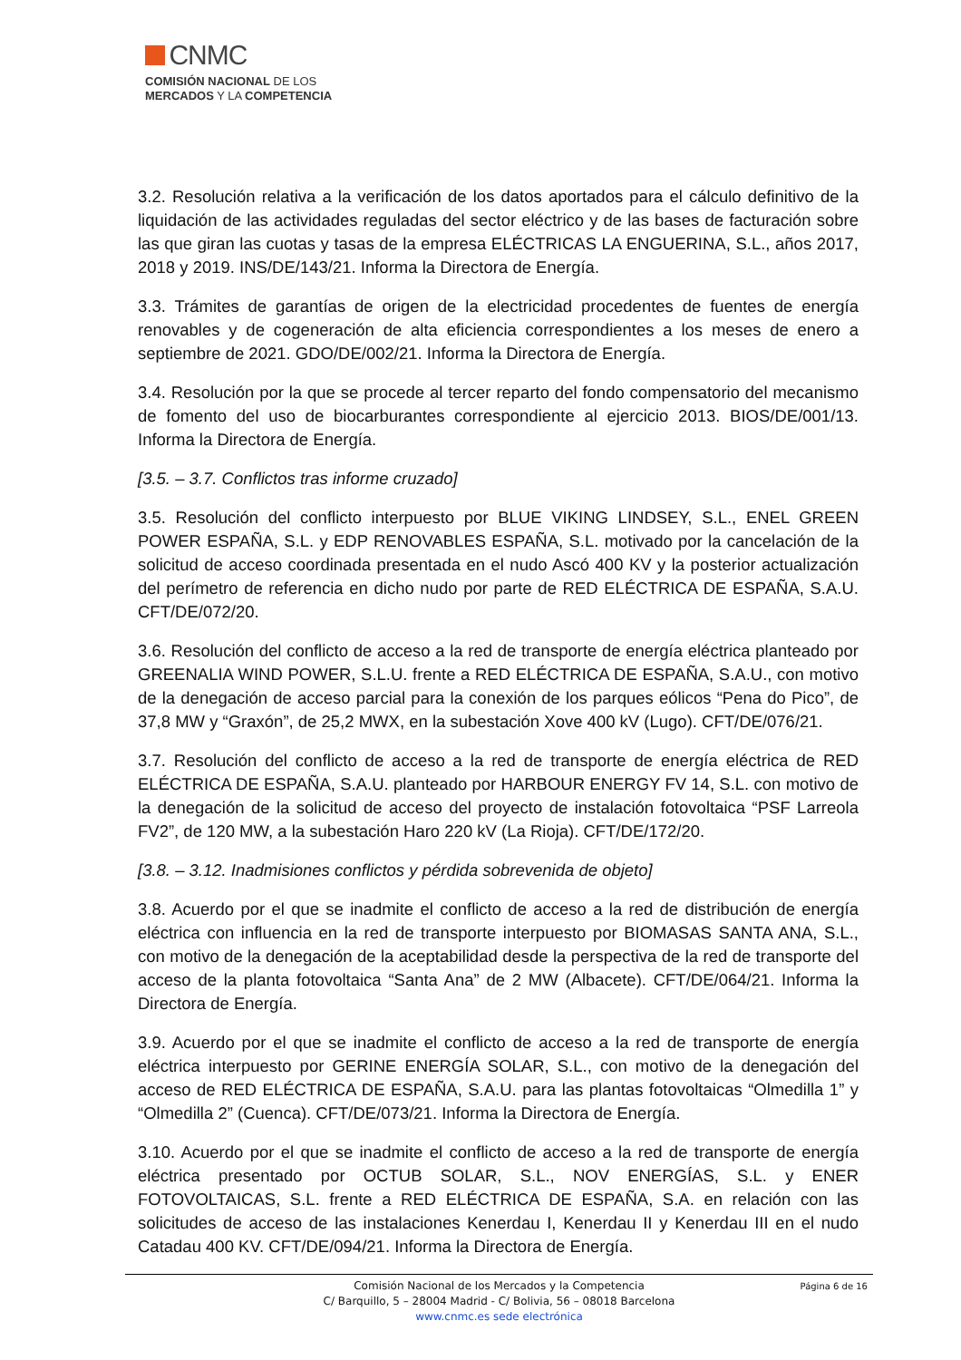CNMC
COMISIÓN NACIONAL DE LOS
MERCADOS Y LA COMPETENCIA
3.2. Resolución relativa a la verificación de los datos aportados para el cálculo definitivo de la liquidación de las actividades reguladas del sector eléctrico y de las bases de facturación sobre las que giran las cuotas y tasas de la empresa ELÉCTRICAS LA ENGUERINA, S.L., años 2017, 2018 y 2019. INS/DE/143/21. Informa la Directora de Energía.
3.3. Trámites de garantías de origen de la electricidad procedentes de fuentes de energía renovables y de cogeneración de alta eficiencia correspondientes a los meses de enero a septiembre de 2021. GDO/DE/002/21. Informa la Directora de Energía.
3.4. Resolución por la que se procede al tercer reparto del fondo compensatorio del mecanismo de fomento del uso de biocarburantes correspondiente al ejercicio 2013. BIOS/DE/001/13. Informa la Directora de Energía.
[3.5. – 3.7. Conflictos tras informe cruzado]
3.5. Resolución del conflicto interpuesto por BLUE VIKING LINDSEY, S.L., ENEL GREEN POWER ESPAÑA, S.L. y EDP RENOVABLES ESPAÑA, S.L. motivado por la cancelación de la solicitud de acceso coordinada presentada en el nudo Ascó 400 KV y la posterior actualización del perímetro de referencia en dicho nudo por parte de RED ELÉCTRICA DE ESPAÑA, S.A.U. CFT/DE/072/20.
3.6. Resolución del conflicto de acceso a la red de transporte de energía eléctrica planteado por GREENALIA WIND POWER, S.L.U. frente a RED ELÉCTRICA DE ESPAÑA, S.A.U., con motivo de la denegación de acceso parcial para la conexión de los parques eólicos “Pena do Pico”, de 37,8 MW y “Graxón”, de 25,2 MWX, en la subestación Xove 400 kV (Lugo). CFT/DE/076/21.
3.7. Resolución del conflicto de acceso a la red de transporte de energía eléctrica de RED ELÉCTRICA DE ESPAÑA, S.A.U. planteado por HARBOUR ENERGY FV 14, S.L. con motivo de la denegación de la solicitud de acceso del proyecto de instalación fotovoltaica “PSF Larreola FV2”, de 120 MW, a la subestación Haro 220 kV (La Rioja). CFT/DE/172/20.
[3.8. – 3.12. Inadmisiones conflictos y pérdida sobrevenida de objeto]
3.8. Acuerdo por el que se inadmite el conflicto de acceso a la red de distribución de energía eléctrica con influencia en la red de transporte interpuesto por BIOMASAS SANTA ANA, S.L., con motivo de la denegación de la aceptabilidad desde la perspectiva de la red de transporte del acceso de la planta fotovoltaica “Santa Ana” de 2 MW (Albacete). CFT/DE/064/21. Informa la Directora de Energía.
3.9. Acuerdo por el que se inadmite el conflicto de acceso a la red de transporte de energía eléctrica interpuesto por GERINE ENERGÍA SOLAR, S.L., con motivo de la denegación del acceso de RED ELÉCTRICA DE ESPAÑA, S.A.U. para las plantas fotovoltaicas “Olmedilla 1” y “Olmedilla 2” (Cuenca). CFT/DE/073/21. Informa la Directora de Energía.
3.10. Acuerdo por el que se inadmite el conflicto de acceso a la red de transporte de energía eléctrica presentado por OCTUB SOLAR, S.L., NOV ENERGÍAS, S.L. y ENER FOTOVOLTAICAS, S.L. frente a RED ELÉCTRICA DE ESPAÑA, S.A. en relación con las solicitudes de acceso de las instalaciones Kenerdau I, Kenerdau II y Kenerdau III en el nudo Catadau 400 KV. CFT/DE/094/21. Informa la Directora de Energía.
Página 6 de 16 Comisión Nacional de los Mercados y la Competencia
C/ Barquillo, 5 – 28004 Madrid - C/ Bolivia, 56 – 08018 Barcelona
www.cnmc.es sede electrónica